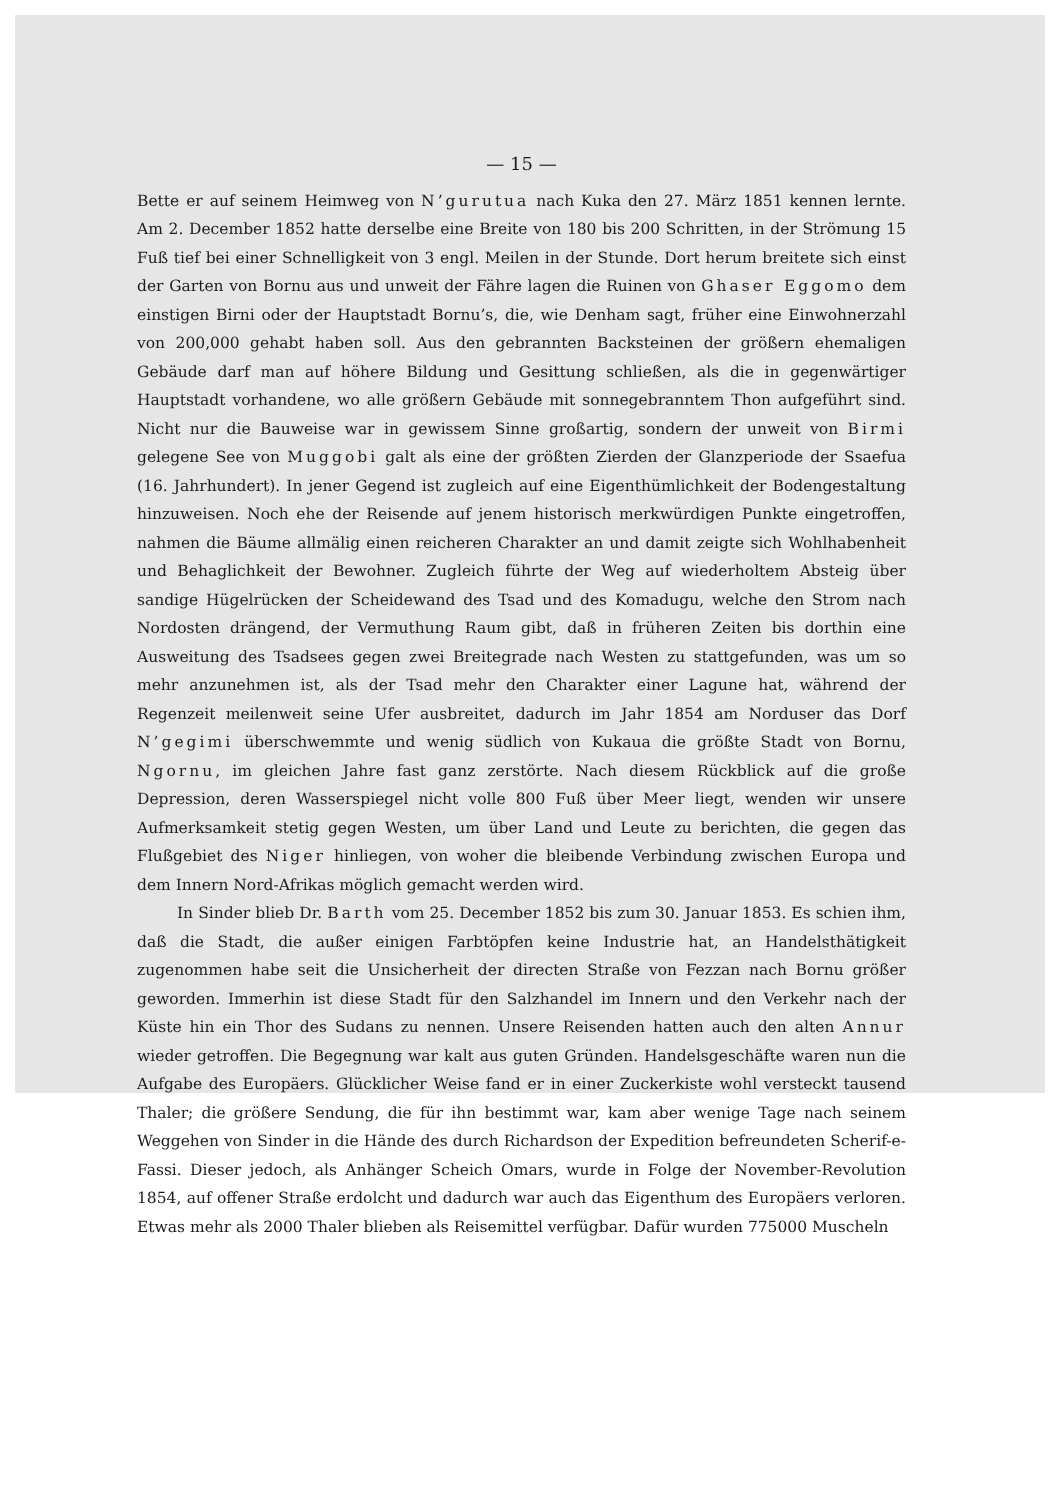— 15 —
Bette er auf seinem Heimweg von N’gurutua nach Kuka den 27. März 1851 kennen lernte. Am 2. December 1852 hatte derselbe eine Breite von 180 bis 200 Schritten, in der Strömung 15 Fuß tief bei einer Schnelligkeit von 3 engl. Meilen in der Stunde. Dort herum breitete sich einst der Garten von Bornu aus und unweit der Fähre lagen die Ruinen von Ghaser Eggomo dem einstigen Birni oder der Hauptstadt Bornu’s, die, wie Denham sagt, früher eine Einwohnerzahl von 200,000 gehabt haben soll. Aus den gebrannten Backsteinen der größern ehemaligen Gebäude darf man auf höhere Bildung und Gesittung schließen, als die in gegenwärtiger Hauptstadt vorhandene, wo alle größern Gebäude mit sonnegebranntem Thon aufgeführt sind. Nicht nur die Bauweise war in gewissem Sinne großartig, sondern der unweit von Birmi gelegene See von Muggobi galt als eine der größten Zierden der Glanzperiode der Ssaefua (16. Jahrhundert). In jener Gegend ist zugleich auf eine Eigenthümlichkeit der Bodengestaltung hinzuweisen. Noch ehe der Reisende auf jenem historisch merkwürdigen Punkte eingetroffen, nahmen die Bäume allmälig einen reicheren Charakter an und damit zeigte sich Wohlhabenheit und Behaglichkeit der Bewohner. Zugleich führte der Weg auf wiederholtem Absteig über sandige Hügelrücken der Scheidewand des Tsad und des Komadugu, welche den Strom nach Nordosten drängend, der Vermuthung Raum gibt, daß in früheren Zeiten bis dorthin eine Ausweitung des Tsadsees gegen zwei Breitegrade nach Westen zu stattgefunden, was um so mehr anzunehmen ist, als der Tsad mehr den Charakter einer Lagune hat, während der Regenzeit meilenweit seine Ufer ausbreitet, dadurch im Jahr 1854 am Norduser das Dorf N’gegimi überschwemmte und wenig südlich von Kukaua die größte Stadt von Bornu, Ngornu, im gleichen Jahre fast ganz zerstörte. Nach diesem Rückblick auf die große Depression, deren Wasserspiegel nicht volle 800 Fuß über Meer liegt, wenden wir unsere Aufmerksamkeit stetig gegen Westen, um über Land und Leute zu berichten, die gegen das Flußgebiet des Niger hinliegen, von woher die bleibende Verbindung zwischen Europa und dem Innern Nord-Afrikas möglich gemacht werden wird.
In Sinder blieb Dr. Barth vom 25. December 1852 bis zum 30. Januar 1853. Es schien ihm, daß die Stadt, die außer einigen Farbtöpfen keine Industrie hat, an Handelsthätigkeit zugenommen habe seit die Unsicherheit der directen Straße von Fezzan nach Bornu größer geworden. Immerhin ist diese Stadt für den Salzhandel im Innern und den Verkehr nach der Küste hin ein Thor des Sudans zu nennen. Unsere Reisenden hatten auch den alten Annur wieder getroffen. Die Begegnung war kalt aus guten Gründen. Handelsgeschäfte waren nun die Aufgabe des Europäers. Glücklicher Weise fand er in einer Zuckerkiste wohl versteckt tausend Thaler; die größere Sendung, die für ihn bestimmt war, kam aber wenige Tage nach seinem Weggehen von Sinder in die Hände des durch Richardson der Expedition befreundeten Scherif-e-Fassi. Dieser jedoch, als Anhänger Scheich Omars, wurde in Folge der November-Revolution 1854, auf offener Straße erdolcht und dadurch war auch das Eigenthum des Europäers verloren. Etwas mehr als 2000 Thaler blieben als Reisemittel verfügbar. Dafür wurden 775000 Muscheln